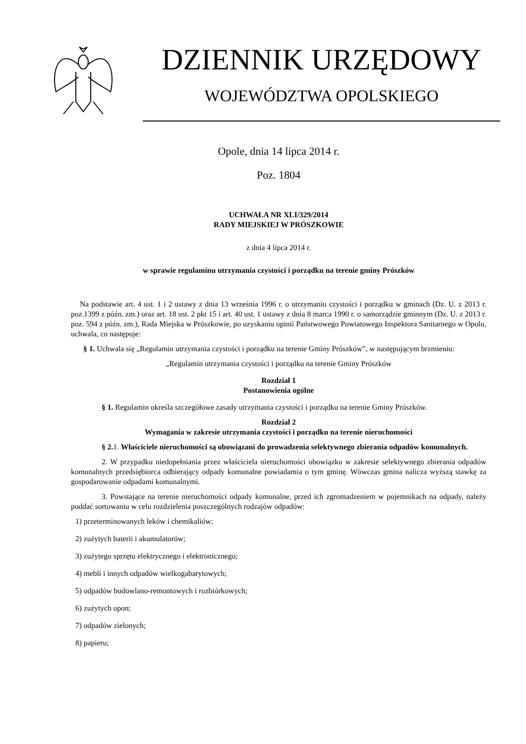DZIENNIK URZĘDOWY
WOJEWÓDZTWA OPOLSKIEGO
Opole, dnia 14 lipca 2014 r.
Poz. 1804
UCHWAŁA NR XLI/329/2014
RADY MIEJSKIEJ W PRÓSZKOWIE
z dnia 4 lipca 2014 r.
w sprawie regulaminu utrzymania czystości i porządku na terenie gminy Prószków
Na podstawie art. 4 ust. 1 i 2 ustawy z dnia 13 września 1996 r. o utrzymaniu czystości i porządku w gminach (Dz. U. z 2013 r. poz.1399 z późn. zm.) oraz art. 18 ust. 2 pkt 15 i art. 40 ust. 1 ustawy z dnia 8 marca 1990 r. o samorządzie gminnym (Dz. U. z 2013 r. poz. 594 z późn. zm.), Rada Miejska w Prószkowie, po uzyskaniu opinii Państwowego Powiatowego Inspektora Sanitarnego w Opolu, uchwala, co następuje:
§ 1. Uchwala się „Regulamin utrzymania czystości i porządku na terenie Gminy Prószków”, w następującym brzmieniu:
„Regulamin utrzymania czystości i porządku na terenie Gminy Prószków
Rozdział 1
Postanowienia ogólne
§ 1. Regulamin określa szczegółowe zasady utrzymania czystości i porządku na terenie Gminy Prószków.
Rozdział 2
Wymagania w zakresie utrzymania czystości i porządku na terenie nieruchomości
§ 2. 1. Właściciele nieruchomości są obowiązani do prowadzenia selektywnego zbierania odpadów komunalnych.
2. W przypadku niedopełniania przez właściciela nieruchomości obowiązku w zakresie selektywnego zbierania odpadów komunalnych przedsiębiorca odbierający odpady komunalne powiadamia o tym gminę. Wówczas gmina nalicza wyższą stawkę za gospodarowanie odpadami komunalnymi.
3. Powstające na terenie nieruchomości odpady komunalne, przed ich zgromadzeniem w pojemnikach na odpady, należy poddać sortowaniu w celu rozdzielenia poszczególnych rodzajów odpadów:
1) przeterminowanych leków i chemikaliów;
2) zużytych baterii i akumulatorów;
3) zużytego sprzętu elektrycznego i elektronicznego;
4) mebli i innych odpadów wielkogabarytowych;
5) odpadów budowlano-remontowych i rozbiórkowych;
6) zużytych opon;
7) odpadów zielonych;
8) papieru;